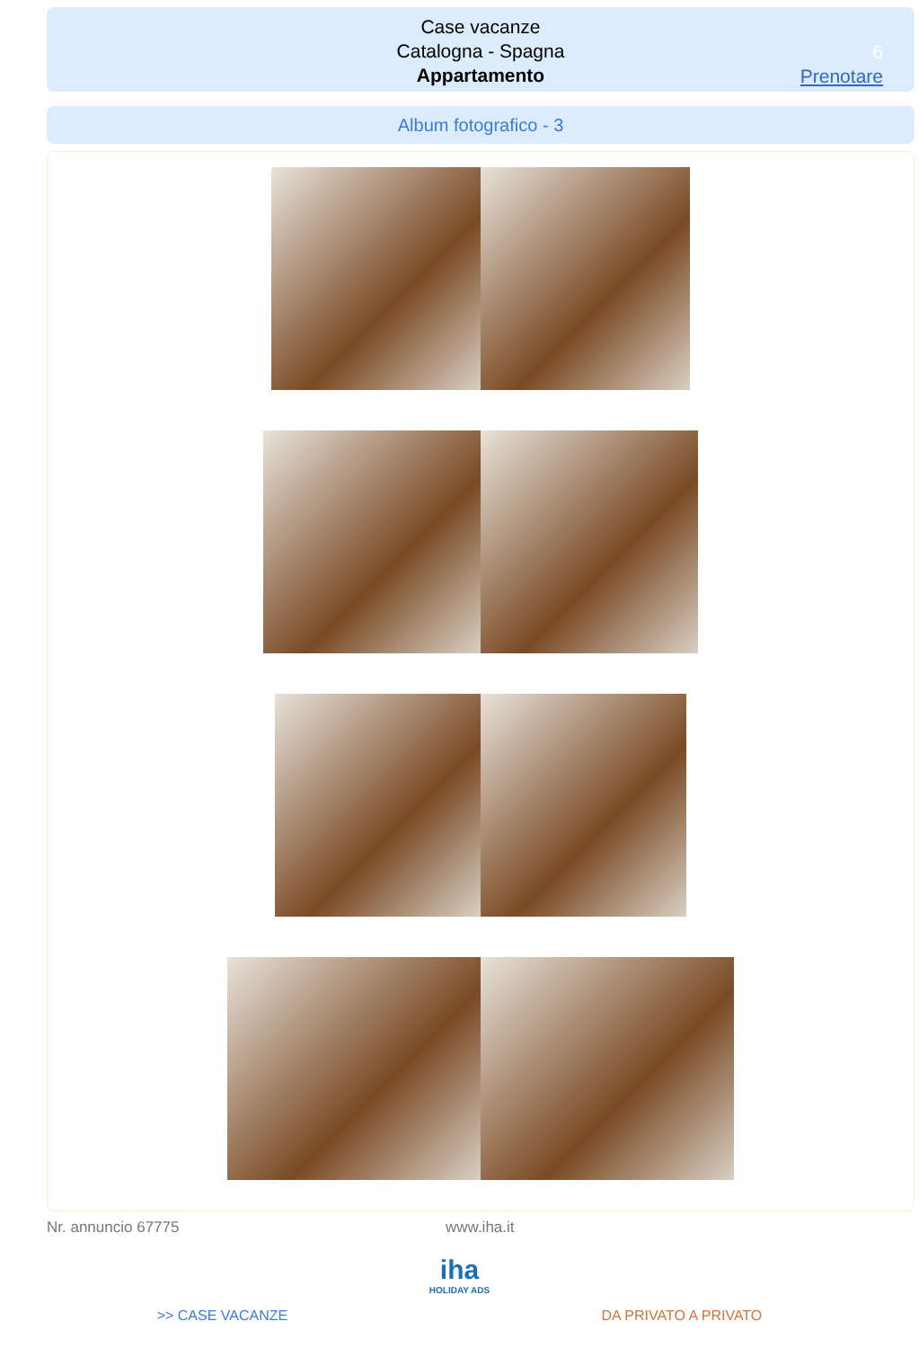Case vacanze
Catalogna - Spagna
Appartamento
6
Prenotare
Album fotografico - 3
Nr. annuncio 67775 www.iha.it
iha
HOLIDAY ADS
>> CASE VACANZE DA PRIVATO A PRIVATO